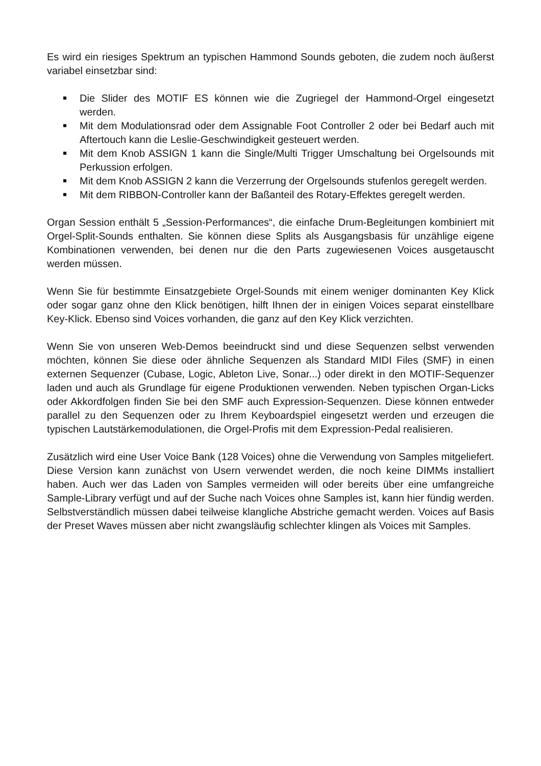Es wird ein riesiges Spektrum an typischen Hammond Sounds geboten, die zudem noch äußerst variabel einsetzbar sind:
Die Slider des MOTIF ES können wie die Zugriegel der Hammond-Orgel eingesetzt werden.
Mit dem Modulationsrad oder dem Assignable Foot Controller 2 oder bei Bedarf auch mit Aftertouch kann die Leslie-Geschwindigkeit gesteuert werden.
Mit dem Knob ASSIGN 1 kann die Single/Multi Trigger Umschaltung bei Orgelsounds mit Perkussion erfolgen.
Mit dem Knob ASSIGN 2 kann die Verzerrung der Orgelsounds stufenlos geregelt werden.
Mit dem RIBBON-Controller kann der Baßanteil des Rotary-Effektes geregelt werden.
Organ Session enthält 5 „Session-Performances“, die einfache Drum-Begleitungen kombiniert mit Orgel-Split-Sounds enthalten. Sie können diese Splits als Ausgangsbasis für unzählige eigene Kombinationen verwenden, bei denen nur die den Parts zugewiesenen Voices ausgetauscht werden müssen.
Wenn Sie für bestimmte Einsatzgebiete Orgel-Sounds mit einem weniger dominanten Key Klick oder sogar ganz ohne den Klick benötigen, hilft Ihnen der in einigen Voices separat einstellbare Key-Klick. Ebenso sind Voices vorhanden, die ganz auf den Key Klick verzichten.
Wenn Sie von unseren Web-Demos beeindruckt sind und diese Sequenzen selbst verwenden möchten, können Sie diese oder ähnliche Sequenzen als Standard MIDI Files (SMF) in einen externen Sequenzer (Cubase, Logic, Ableton Live, Sonar...) oder direkt in den MOTIF-Sequenzer laden und auch als Grundlage für eigene Produktionen verwenden. Neben typischen Organ-Licks oder Akkordfolgen finden Sie bei den SMF auch Expression-Sequenzen. Diese können entweder parallel zu den Sequenzen oder zu Ihrem Keyboardspiel eingesetzt werden und erzeugen die typischen Lautstärkemodulationen, die Orgel-Profis mit dem Expression-Pedal realisieren.
Zusätzlich wird eine User Voice Bank (128 Voices) ohne die Verwendung von Samples mitgeliefert. Diese Version kann zunächst von Usern verwendet werden, die noch keine DIMMs installiert haben. Auch wer das Laden von Samples vermeiden will oder bereits über eine umfangreiche Sample-Library verfügt und auf der Suche nach Voices ohne Samples ist, kann hier fündig werden. Selbstverständlich müssen dabei teilweise klangliche Abstriche gemacht werden. Voices auf Basis der Preset Waves müssen aber nicht zwangsläufig schlechter klingen als Voices mit Samples.